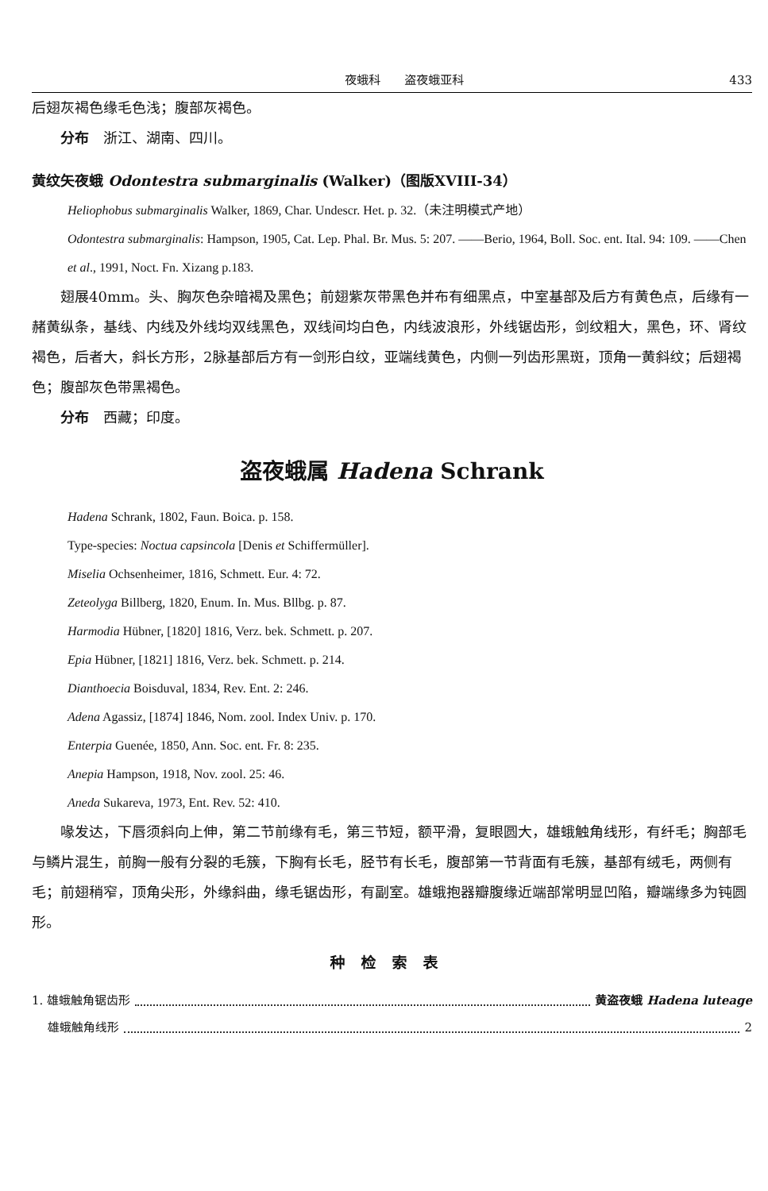夜蛾科　　盗夜蛾亚科 433
后翅灰褐色缘毛色浅；腹部灰褐色。
分布　浙江、湖南、四川。
黄纹矢夜蛾 Odontestra submarginalis (Walker)（图版XVIII-34）
Heliophobus submarginalis Walker, 1869, Char. Undescr. Het. p. 32.（未注明模式产地）
Odontestra submarginalis: Hampson, 1905, Cat. Lep. Phal. Br. Mus. 5: 207. ——Berio, 1964, Boll. Soc. ent. Ital. 94: 109. ——Chen et al., 1991, Noct. Fn. Xizang p.183.
翅展40mm。头、胸灰色杂暗褐及黑色；前翅紫灰带黑色并布有细黑点，中室基部及后方有黄色点，后缘有一赭黄纵条，基线、内线及外线均双线黑色，双线间均白色，内线波浪形，外线锯齿形，剑纹粗大，黑色，环、肾纹褐色，后者大，斜长方形，2脉基部后方有一剑形白纹，亚端线黄色，内侧一列齿形黑斑，顶角一黄斜纹；后翅褐色；腹部灰色带黑褐色。
分布　西藏；印度。
盗夜蛾属 Hadena Schrank
Hadena Schrank, 1802, Faun. Boica. p. 158.
Type-species: Noctua capsincola [Denis et Schiffermüller].
Miselia Ochsenheimer, 1816, Schmett. Eur. 4: 72.
Zeteolyga Billberg, 1820, Enum. In. Mus. Bllbg. p. 87.
Harmodia Hübner, [1820] 1816, Verz. bek. Schmett. p. 207.
Epia Hübner, [1821] 1816, Verz. bek. Schmett. p. 214.
Dianthoecia Boisduval, 1834, Rev. Ent. 2: 246.
Adena Agassiz, [1874] 1846, Nom. zool. Index Univ. p. 170.
Enterpia Guenée, 1850, Ann. Soc. ent. Fr. 8: 235.
Anepia Hampson, 1918, Nov. zool. 25: 46.
Aneda Sukareva, 1973, Ent. Rev. 52: 410.
喙发达，下唇须斜向上伸，第二节前缘有毛，第三节短，额平滑，复眼圆大，雄蛾触角线形，有纤毛；胸部毛与鳞片混生，前胸一般有分裂的毛簇，下胸有长毛，胫节有长毛，腹部第一节背面有毛簇，基部有绒毛，两侧有毛；前翅稍窄，顶角尖形，外缘斜曲，缘毛锯齿形，有副室。雄蛾抱器瓣腹缘近端部常明显凹陷，瓣端缘多为钝圆形。
种检索表
1. 雄蛾触角锯齿形 黄盗夜蛾 Hadena luteage
　 雄蛾触角线形 2